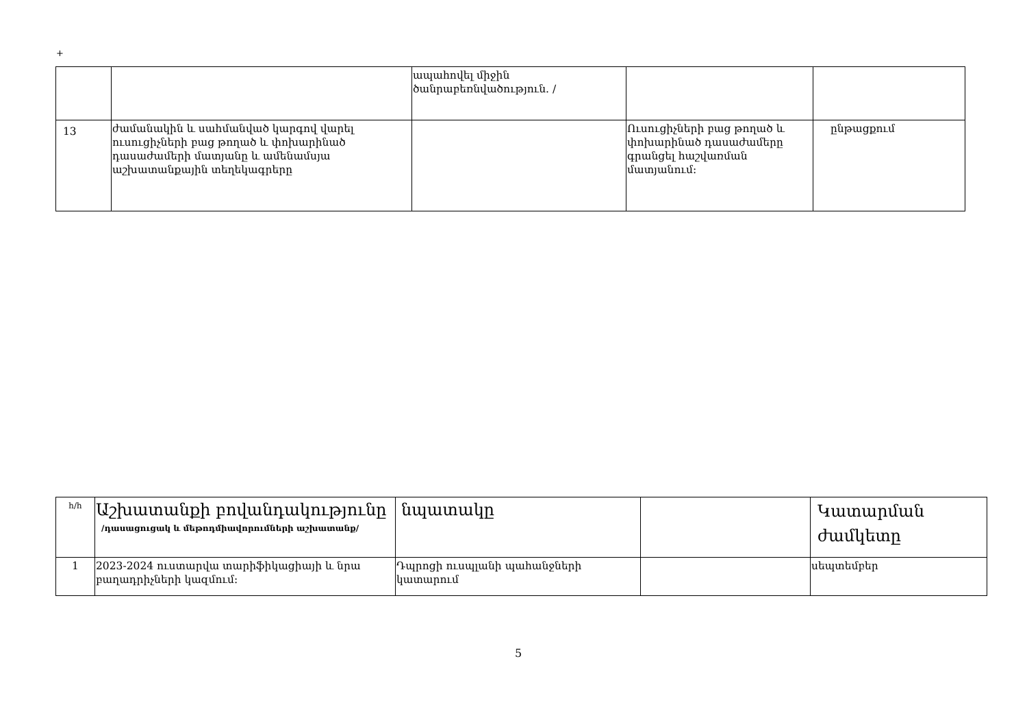+
| | | ապահովել միջին ծանրաբեռնվածություն. / | | |
| 13 | ժամանակին և սահմանված կարգով վարել ուսուցիչների բաց թողած և փոխարինած դասաժամերի մատյանը և ամենամսյա աշխատանքային տեղեկագրերը | | Ուսուցիչների բաց թողած և փոխարինած դասաժամերը գրանցել հաշվառման մատյանում: | ընթացքում |
| հ/հ | Աշխատանքի բովանդակությունը /դասացուցակ և մեթոդմիավորումների աշխատանք/ | նպատակը | | Կատարման ժամկետը |
| 1 | 2023-2024 ուստարվա տարիֆիկացիայի և նրա բաղադրիչների կազմում: | Դպրոցի ուսպլանի պահանջների կատարում | | սեպտեմբեր |
5